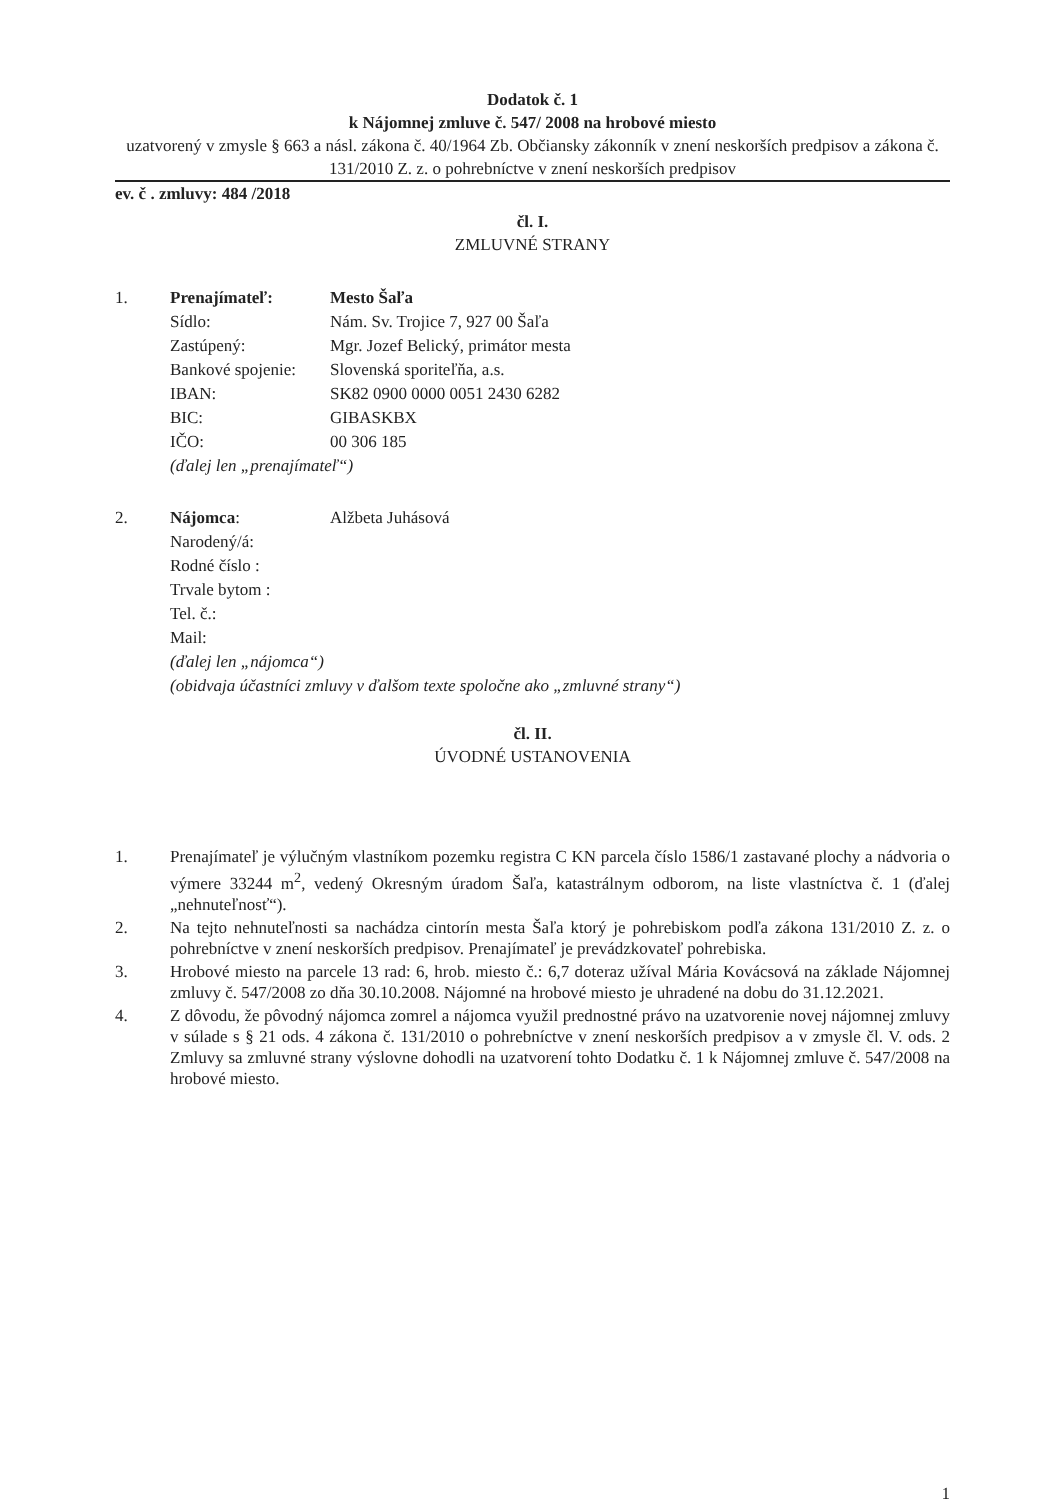Dodatok č. 1
k Nájomnej zmluve č. 547/ 2008 na hrobové miesto
uzatvorený v zmysle § 663 a násl. zákona č. 40/1964 Zb. Občiansky zákonník v znení neskorších predpisov a zákona č. 131/2010 Z. z. o pohrebníctve v znení neskorších predpisov
ev. č . zmluvy: 484 /2018
čl. I.
ZMLUVNÉ STRANY
| 1. | Prenajímateľ: | Mesto Šaľa |
| | Sídlo: | Nám. Sv. Trojice 7, 927 00 Šaľa |
| | Zastúpený: | Mgr. Jozef Belický, primátor mesta |
| | Bankové spojenie: | Slovenská sporiteľňa, a.s. |
| | IBAN: | SK82 0900 0000 0051 2430 6282 |
| | BIC: | GIBASKBX |
| | IČO: | 00 306 185 |
| | (ďalej len „prenajímateľ“) | |
| 2. | Nájomca : | Alžbeta Juhásová |
| | Narodený/á: | |
| | Rodné číslo : | |
| | Trvale bytom : | |
| | Tel. č.: | |
| | Mail: | |
| | (ďalej len „nájomca“) | |
| | (obidvaja účastníci zmluvy v ďalšom texte spoločne ako „zmluvné strany“) | |
čl. II.
ÚVODNÉ USTANOVENIA
1. Prenajímateľ je výlučným vlastníkom pozemku registra C KN parcela číslo 1586/1 zastavané plochy a nádvoria o výmere 33244 m<sup>2</sup>, vedený Okresným úradom Šaľa, katastrálnym odborom, na liste vlastníctva č. 1 (ďalej „nehnuteľnosť“).
2. Na tejto nehnuteľnosti sa nachádza cintorín mesta Šaľa ktorý je pohrebiskom podľa zákona 131/2010 Z. z. o pohrebníctve v znení neskorších predpisov. Prenajímateľ je prevádzkovateľ pohrebiska.
3. Hrobové miesto na parcele 13 rad: 6, hrob. miesto č.: 6,7 doteraz užíval Mária Kovácsová na základe Nájomnej zmluvy č. 547/2008 zo dňa 30.10.2008. Nájomné na hrobové miesto je uhradené na dobu do 31.12.2021.
4. Z dôvodu, že pôvodný nájomca zomrel a nájomca využil prednostné právo na uzatvorenie novej nájomnej zmluvy v súlade s § 21 ods. 4 zákona č. 131/2010 o pohrebníctve v znení neskorších predpisov a v zmysle čl. V. ods. 2 Zmluvy sa zmluvné strany výslovne dohodli na uzatvorení tohto Dodatku č. 1 k Nájomnej zmluve č. 547/2008 na hrobové miesto.
1